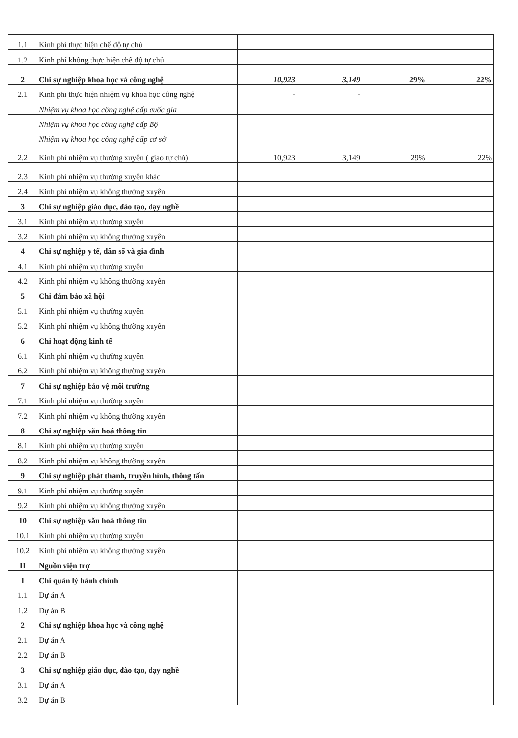| 1.1 | Kinh phí thực hiện chế độ tự chủ | | | | |
| 1.2 | Kinh phí không thực hiện chế độ tự chủ | | | | |
| 2 | Chi sự nghiệp khoa học và công nghệ | 10,923 | 3,149 | 29% | 22% |
| 2.1 | Kinh phí thực hiện nhiệm vụ khoa học công nghệ | - | - | | |
| | Nhiệm vụ khoa học công nghệ cấp quốc gia | | | | |
| | Nhiệm vụ khoa học công nghệ cấp Bộ | | | | |
| | Nhiệm vụ khoa học công nghệ cấp cơ sở | | | | |
| 2.2 | Kinh phí nhiệm vụ thường xuyên ( giao tự chủ) | 10,923 | 3,149 | 29% | 22% |
| 2.3 | Kinh phí nhiệm vụ thường xuyên khác | | | | |
| 2.4 | Kinh phí nhiệm vụ không thường xuyên | | | | |
| 3 | Chi sự nghiệp giáo dục, đào tạo, dạy nghề | | | | |
| 3.1 | Kinh phí nhiệm vụ thường xuyên | | | | |
| 3.2 | Kinh phí nhiệm vụ không thường xuyên | | | | |
| 4 | Chi sự nghiệp y tế, dân số và gia đình | | | | |
| 4.1 | Kinh phí nhiệm vụ thường xuyên | | | | |
| 4.2 | Kinh phí nhiệm vụ không thường xuyên | | | | |
| 5 | Chi đảm bảo xã hội | | | | |
| 5.1 | Kinh phí nhiệm vụ thường xuyên | | | | |
| 5.2 | Kinh phí nhiệm vụ không thường xuyên | | | | |
| 6 | Chi hoạt động kinh tế | | | | |
| 6.1 | Kinh phí nhiệm vụ thường xuyên | | | | |
| 6.2 | Kinh phí nhiệm vụ không thường xuyên | | | | |
| 7 | Chi sự nghiệp bảo vệ môi trường | | | | |
| 7.1 | Kinh phí nhiệm vụ thường xuyên | | | | |
| 7.2 | Kinh phí nhiệm vụ không thường xuyên | | | | |
| 8 | Chi sự nghiệp văn hoá thông tin | | | | |
| 8.1 | Kinh phí nhiệm vụ thường xuyên | | | | |
| 8.2 | Kinh phí nhiệm vụ không thường xuyên | | | | |
| 9 | Chi sự nghiệp phát thanh, truyền hình, thông tấn | | | | |
| 9.1 | Kinh phí nhiệm vụ thường xuyên | | | | |
| 9.2 | Kinh phí nhiệm vụ không thường xuyên | | | | |
| 10 | Chi sự nghiệp văn hoá thông tin | | | | |
| 10.1 | Kinh phí nhiệm vụ thường xuyên | | | | |
| 10.2 | Kinh phí nhiệm vụ không thường xuyên | | | | |
| II | Nguồn viện trợ | | | | |
| 1 | Chi quản lý hành chính | | | | |
| 1.1 | Dự án A | | | | |
| 1.2 | Dự án B | | | | |
| 2 | Chi sự nghiệp khoa học và công nghệ | | | | |
| 2.1 | Dự án A | | | | |
| 2.2 | Dự án B | | | | |
| 3 | Chi sự nghiệp giáo dục, đào tạo, dạy nghề | | | | |
| 3.1 | Dự án A | | | | |
| 3.2 | Dự án B | | | | |